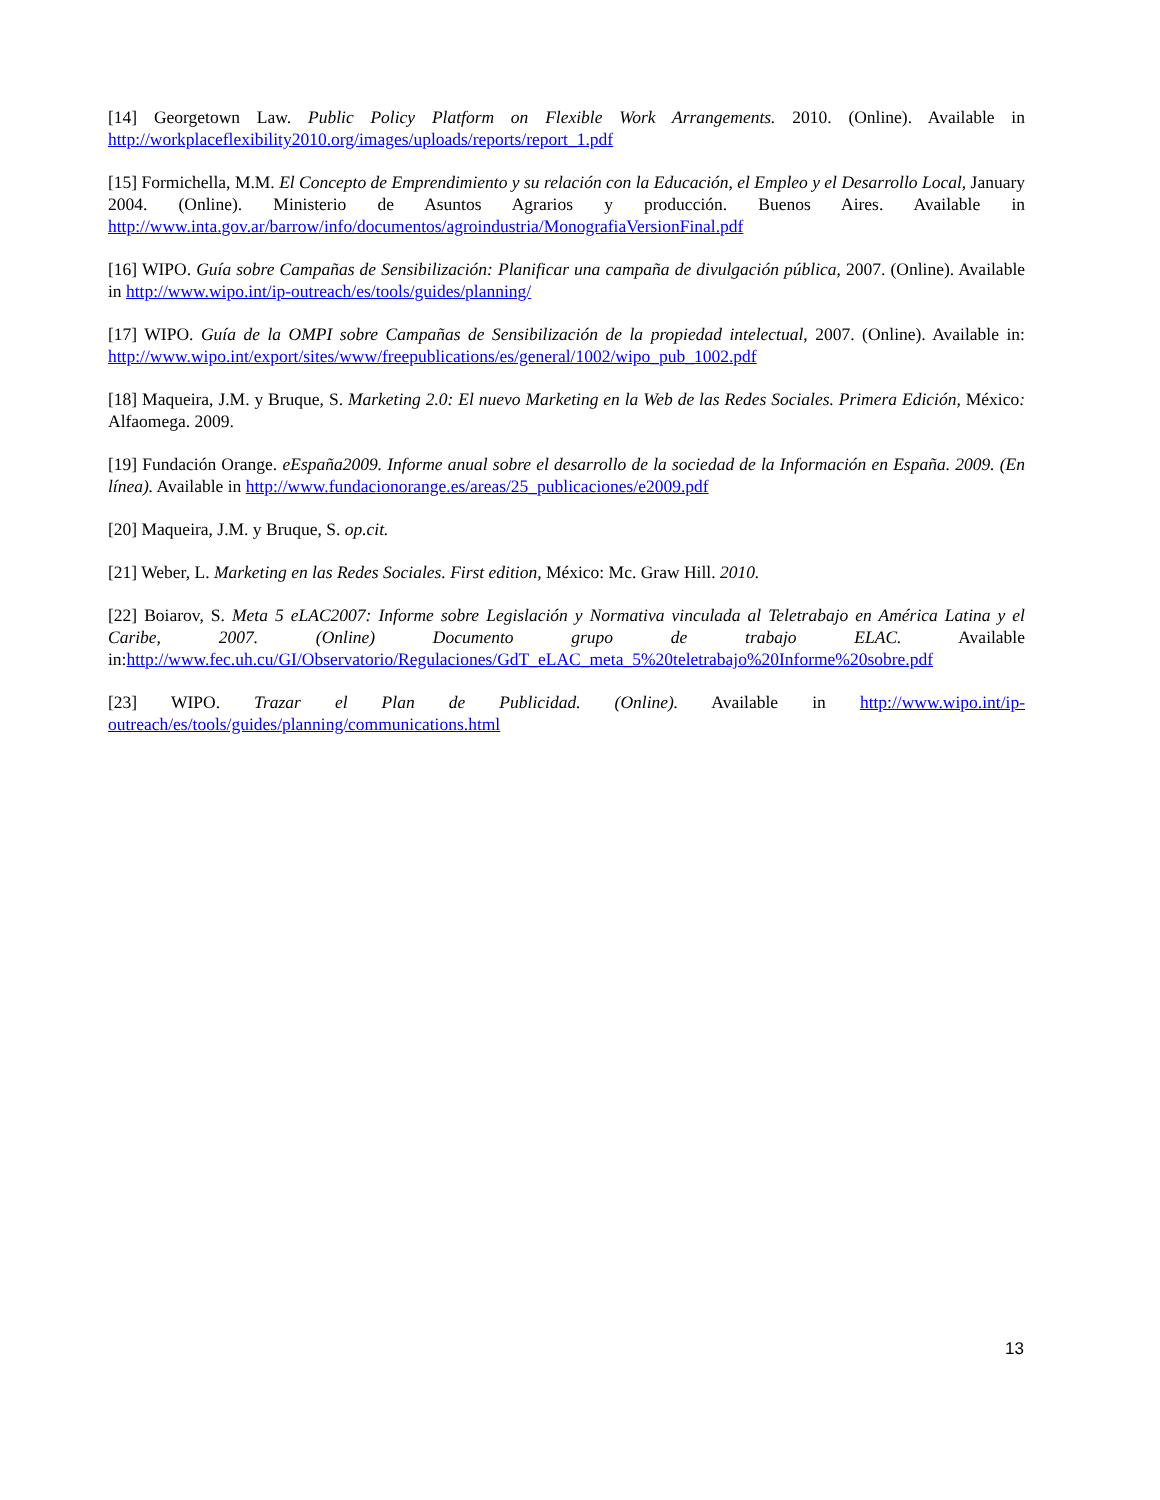[14] Georgetown Law. Public Policy Platform on Flexible Work Arrangements. 2010. (Online). Available in http://workplaceflexibility2010.org/images/uploads/reports/report_1.pdf
[15] Formichella, M.M. El Concepto de Emprendimiento y su relación con la Educación, el Empleo y el Desarrollo Local, January 2004. (Online). Ministerio de Asuntos Agrarios y producción. Buenos Aires. Available in http://www.inta.gov.ar/barrow/info/documentos/agroindustria/MonografiaVersionFinal.pdf
[16] WIPO. Guía sobre Campañas de Sensibilización: Planificar una campaña de divulgación pública, 2007. (Online). Available in http://www.wipo.int/ip-outreach/es/tools/guides/planning/
[17] WIPO. Guía de la OMPI sobre Campañas de Sensibilización de la propiedad intelectual, 2007. (Online). Available in: http://www.wipo.int/export/sites/www/freepublications/es/general/1002/wipo_pub_1002.pdf
[18] Maqueira, J.M. y Bruque, S. Marketing 2.0: El nuevo Marketing en la Web de las Redes Sociales. Primera Edición, México: Alfaomega. 2009.
[19] Fundación Orange. eEspaña2009. Informe anual sobre el desarrollo de la sociedad de la Información en España. 2009. (En línea). Available in http://www.fundacionorange.es/areas/25_publicaciones/e2009.pdf
[20] Maqueira, J.M. y Bruque, S. op.cit.
[21] Weber, L. Marketing en las Redes Sociales. First edition, México: Mc. Graw Hill. 2010.
[22] Boiarov, S. Meta 5 eLAC2007: Informe sobre Legislación y Normativa vinculada al Teletrabajo en América Latina y el Caribe, 2007. (Online) Documento grupo de trabajo ELAC. Available in:http://www.fec.uh.cu/GI/Observatorio/Regulaciones/GdT_eLAC_meta_5%20teletrabajo%20Informe%20sobre.pdf
[23] WIPO. Trazar el Plan de Publicidad. (Online). Available in http://www.wipo.int/ip-outreach/es/tools/guides/planning/communications.html
13